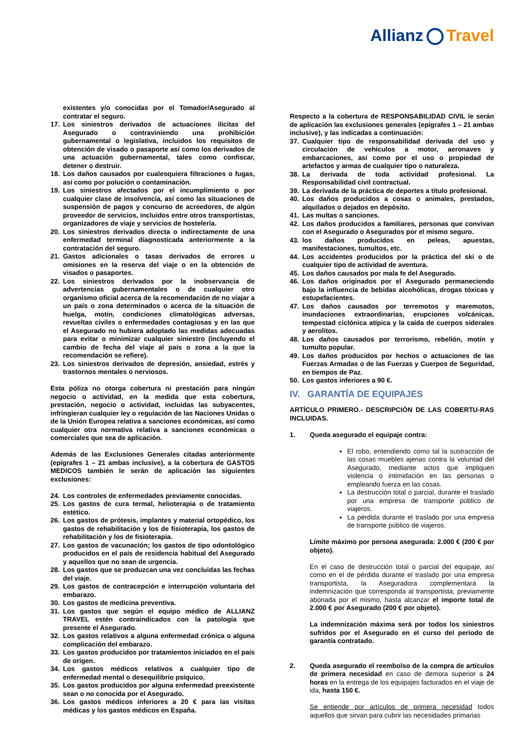Allianz Travel
existentes y/o conocidas por el Tomador/Asegurado al contratar el seguro.
17. Los siniestros derivados de actuaciones ilícitas del Asegurado o contraviniendo una prohibición gubernamental o legislativa, incluidos los requisitos de obtención de visado o pasaporte así como los derivados de una actuación gubernamental, tales como confiscar, detener o destruir.
18. Los daños causados por cualesquiera filtraciones o fugas, así como por polución o contaminación.
19. Los siniestros afectados por el incumplimiento o por cualquier clase de insolvencia, así como las situaciones de suspensión de pagos y concurso de acreedores, de algún proveedor de servicios, incluidos entre otros transportistas, organizadores de viaje y servicios de hostelería.
20. Los siniestros derivados directa o indirectamente de una enfermedad terminal diagnosticada anteriormente a la contratación del seguro.
21. Gastos adicionales o tasas derivados de errores u omisiones en la reserva del viaje o en la obtención de visados o pasaportes.
22. Los siniestros derivados por la inobservancia de advertencias gubernamentales o de cualquier otro organismo oficial acerca de la recomendación de no viajar a un país o zona determinados o acerca de la situación de huelga, motín, condiciones climatológicas adversas, revueltas civiles o enfermedades contagiosas y en las que el Asegurado no hubiera adoptado las medidas adecuadas para evitar o minimizar cualquier siniestro (incluyendo el cambio de fecha del viaje al país o zona a la que la recomendación se refiere).
23. Los siniestros derivados de depresión, ansiedad, estrés y trastornos mentales o nerviosos.
Esta póliza no otorga cobertura ni prestación para ningún negocio o actividad, en la medida que esta cobertura, prestación, negocio o actividad, incluidas las subyacentes, infringieran cualquier ley o regulación de las Naciones Unidas o de la Unión Europea relativa a sanciones económicas, así como cualquier otra normativa relativa a sanciones económicas o comerciales que sea de aplicación.
Además de las Exclusiones Generales citadas anteriormente (epígrafes 1 – 21 ambas inclusive), a la cobertura de GASTOS MEDICOS también le serán de aplicación las siguientes exclusiones:
24. Los controles de enfermedades previamente conocidas.
25. Los gastos de cura termal, helioterapia o de tratamiento estético.
26. Los gastos de prótesis, implantes y material ortopédico, los gastos de rehabilitación y los de fisioterapia, los gastos de rehabilitación y los de fisioterapia.
27. Los gastos de vacunación; los gastos de tipo odontológico producidos en el país de residencia habitual del Asegurado y aquellos que no sean de urgencia.
28. Los gastos que se produzcan una vez concluidas las fechas del viaje.
29. Los gastos de contracepción e interrupción voluntaria del embarazo.
30. Los gastos de medicina preventiva.
31. Los gastos que según el equipo médico de ALLIANZ TRAVEL estén contraindicados con la patología que presente el Asegurado.
32. Los gastos relativos a alguna enfermedad crónica o alguna complicación del embarazo.
33. Los gastos producidos por tratamientos iniciados en el país de origen.
34. Los gastos médicos relativos a cualquier tipo de enfermedad mental o desequilibrio psíquico.
35. Los gastos producidos por alguna enfermedad preexistente sean o no conocida por el Asegurado.
36. Los gastos médicos inferiores a 20 € para las visitas médicas y los gastos médicos en España.
Respecto a la cobertura de RESPONSABILIDAD CIVIL le serán de aplicación las exclusiones generales (epígrafes 1 – 21 ambas inclusive), y las indicadas a continuación:
37. Cualquier tipo de responsabilidad derivada del uso y circulación de vehículos a motor, aeronaves y embarcaciones, así como por el uso o propiedad de artefactos y armas de cualquier tipo o naturaleza.
38. La derivada de toda actividad profesional. La Responsabilidad civil contractual.
39. La derivada de la práctica de deportes a título profesional.
40. Los daños producidos a cosas o animales, prestados, alquilados o dejados en depósito.
41. Las multas o sanciones.
42. Los daños producidos a familiares, personas que convivan con el Asegurado o Asegurados por el mismo seguro.
43. los daños producidos en peleas, apuestas, manifestaciones, tumultos, etc.
44. Los accidentes producidos por la práctica del ski o de cualquier tipo de actividad de aventura.
45. Los daños causados por mala fe del Asegurado.
46. Los daños originados por el Asegurado permaneciendo bajo la influencia de bebidas alcohólicas, drogas tóxicas y estupefacientes.
47. Los daños causados por terremotos y maremotos, inundaciones extraordinarias, erupciones volcánicas, tempestad ciclónica atípica y la caída de cuerpos siderales y aerolitos.
48. Los daños causados por terrorismo, rebelión, motín y tumulto popular.
49. Los daños producidos por hechos o actuaciones de las Fuerzas Armadas o de las Fuerzas y Cuerpos de Seguridad, en tiempos de Paz.
50. Los gastos inferiores a 90 €.
IV. GARANTÍA DE EQUIPAJES
ARTÍCULO PRIMERO.- DESCRIPCIÓN DE LAS COBERTU-RAS INCLUIDAS.
1. Queda asegurado el equipaje contra:
El robo, entendiendo como tal la sustracción de las cosas muebles ajenas contra la voluntad del Asegurado, mediante actos que impliquen violencia o intimidación en las personas o empleando fuerza en las cosas.
La destrucción total o parcial, durante el traslado por una empresa de transporte público de viajeros.
La pérdida durante el traslado por una empresa de transporte público de viajeros.
Límite máximo por persona asegurada: 2.000 € (200 € por objeto).
En el caso de destrucción total o parcial del equipaje, así como en el de pérdida durante el traslado por una empresa transportista, la Aseguradora complementará la indemnización que corresponda al transportista, previamente abonada por el mismo, hasta alcanzar el importe total de 2.000 € por Asegurado (200 € por objeto).
La indemnización máxima será por todos los siniestros sufridos por el Asegurado en el curso del período de garantía contratado.
2. Queda asegurado el reembolso de la compra de artículos de primera necesidad en caso de demora superior a 24 horas en la entrega de los equipajes facturados en el viaje de ida, hasta 150 €.
Se entiende por artículos de primera necesidad todos aquellos que sirvan para cubrir las necesidades primarias